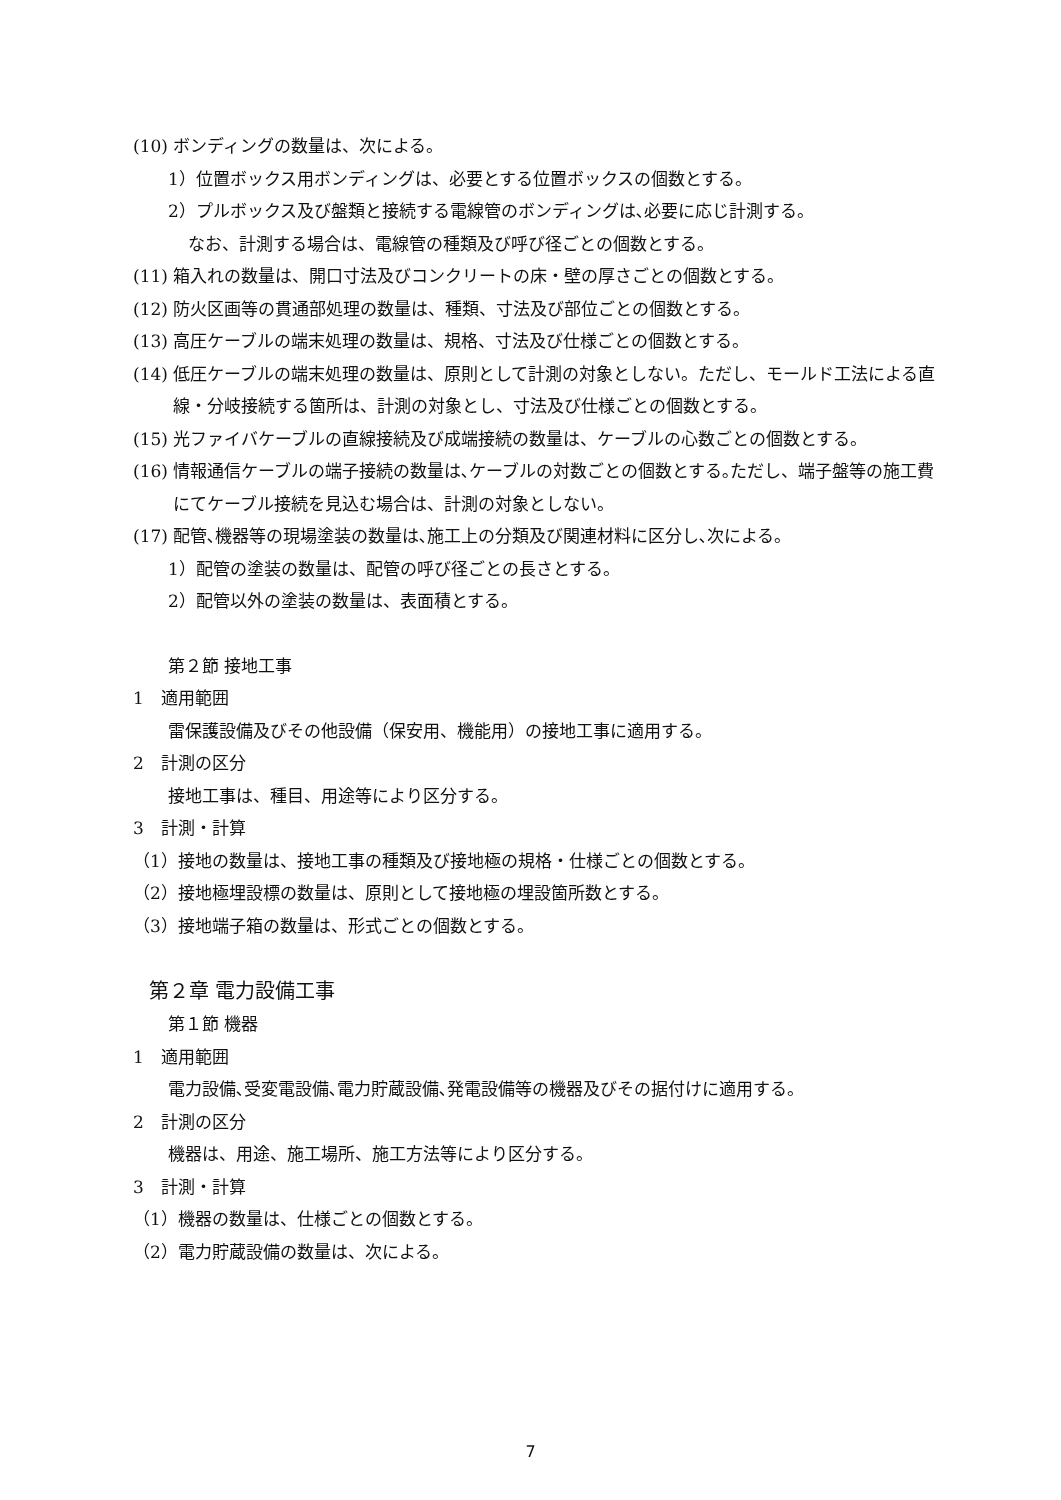(10) ボンディングの数量は、次による。
1）位置ボックス用ボンディングは、必要とする位置ボックスの個数とする。
2）プルボックス及び盤類と接続する電線管のボンディングは､必要に応じ計測する。
なお、計測する場合は、電線管の種類及び呼び径ごとの個数とする。
(11) 箱入れの数量は、開口寸法及びコンクリートの床・壁の厚さごとの個数とする。
(12) 防火区画等の貫通部処理の数量は、種類、寸法及び部位ごとの個数とする。
(13) 高圧ケーブルの端末処理の数量は、規格、寸法及び仕様ごとの個数とする。
(14) 低圧ケーブルの端末処理の数量は、原則として計測の対象としない。ただし、モールド工法による直線・分岐接続する箇所は、計測の対象とし、寸法及び仕様ごとの個数とする。
(15) 光ファイバケーブルの直線接続及び成端接続の数量は、ケーブルの心数ごとの個数とする。
(16) 情報通信ケーブルの端子接続の数量は､ケーブルの対数ごとの個数とする｡ただし、端子盤等の施工費にてケーブル接続を見込む場合は、計測の対象としない。
(17) 配管､機器等の現場塗装の数量は､施工上の分類及び関連材料に区分し､次による。
1）配管の塗装の数量は、配管の呼び径ごとの長さとする。
2）配管以外の塗装の数量は、表面積とする。
第２節 接地工事
1　適用範囲
雷保護設備及びその他設備（保安用、機能用）の接地工事に適用する。
2　計測の区分
接地工事は、種目、用途等により区分する。
3　計測・計算
（1）接地の数量は、接地工事の種類及び接地極の規格・仕様ごとの個数とする。
（2）接地極埋設標の数量は、原則として接地極の埋設箇所数とする。
（3）接地端子箱の数量は、形式ごとの個数とする。
第２章 電力設備工事
第１節 機器
1　適用範囲
電力設備､受変電設備､電力貯蔵設備､発電設備等の機器及びその据付けに適用する。
2　計測の区分
機器は、用途、施工場所、施工方法等により区分する。
3　計測・計算
（1）機器の数量は、仕様ごとの個数とする。
（2）電力貯蔵設備の数量は、次による。
7